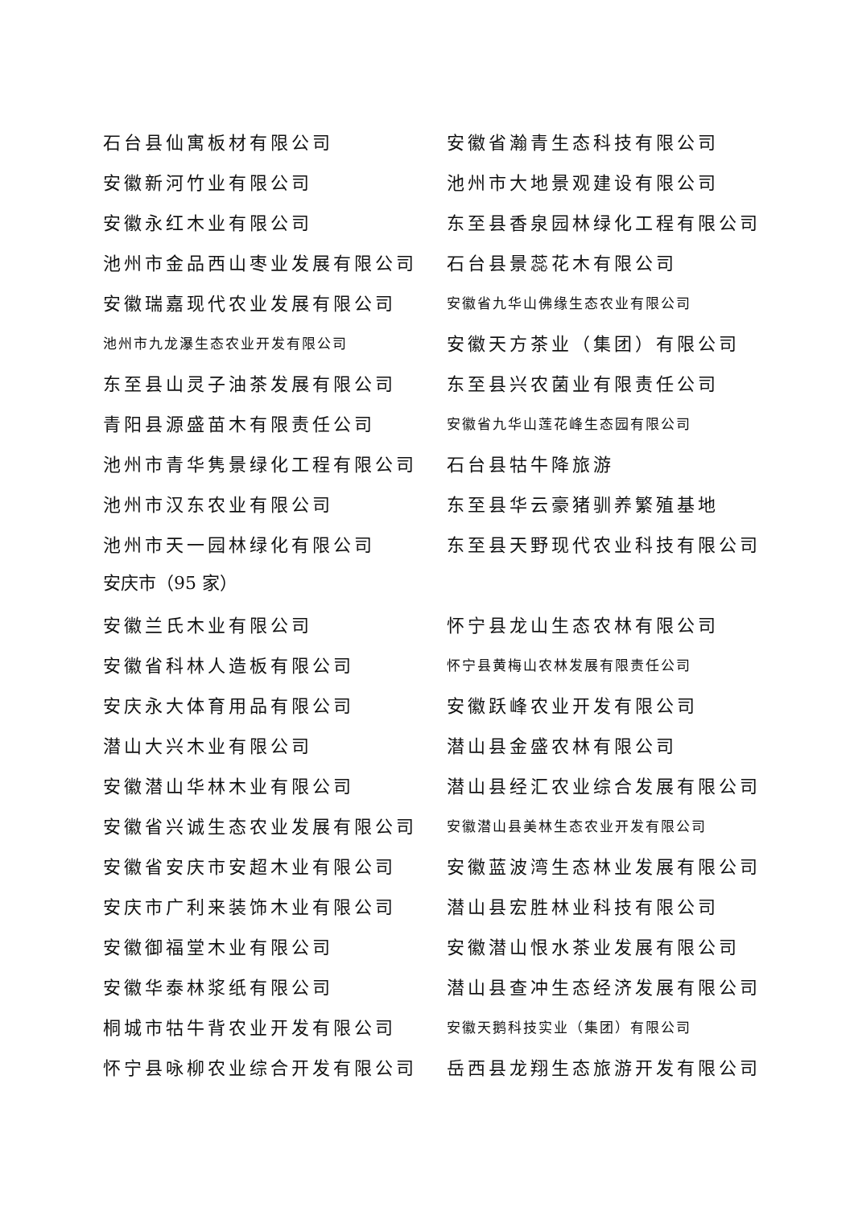石台县仙寓板材有限公司 安徽省瀚青生态科技有限公司
安徽新河竹业有限公司 池州市大地景观建设有限公司
安徽永红木业有限公司 东至县香泉园林绿化工程有限公司
池州市金品西山枣业发展有限公司 石台县景蕊花木有限公司
安徽瑞嘉现代农业发展有限公司
安徽省九华山佛缘生态农业有限公司
池州市九龙瀑生态农业开发有限公司
安徽天方茶业（集团）有限公司
东至县山灵子油茶发展有限公司 东至县兴农菌业有限责任公司
青阳县源盛苗木有限责任公司
安徽省九华山莲花峰生态园有限公司
池州市青华隽景绿化工程有限公司 石台县牯牛降旅游
池州市汉东农业有限公司 东至县华云豪猪驯养繁殖基地
池州市天一园林绿化有限公司 东至县天野现代农业科技有限公司
安庆市（95 家）
安徽兰氏木业有限公司 怀宁县龙山生态农林有限公司
安徽省科林人造板有限公司
怀宁县黄梅山农林发展有限责任公司
安庆永大体育用品有限公司 安徽跃峰农业开发有限公司
潜山大兴木业有限公司 潜山县金盛农林有限公司
安徽潜山华林木业有限公司 潜山县经汇农业综合发展有限公司
安徽省兴诚生态农业发展有限公司
安徽潜山县美林生态农业开发有限公司
安徽省安庆市安超木业有限公司 安徽蓝波湾生态林业发展有限公司
安庆市广利来装饰木业有限公司 潜山县宏胜林业科技有限公司
安徽御福堂木业有限公司 安徽潜山恨水茶业发展有限公司
安徽华泰林浆纸有限公司 潜山县查冲生态经济发展有限公司
桐城市牯牛背农业开发有限公司
安徽天鹅科技实业（集团）有限公司
怀宁县咏柳农业综合开发有限公司 岳西县龙翔生态旅游开发有限公司